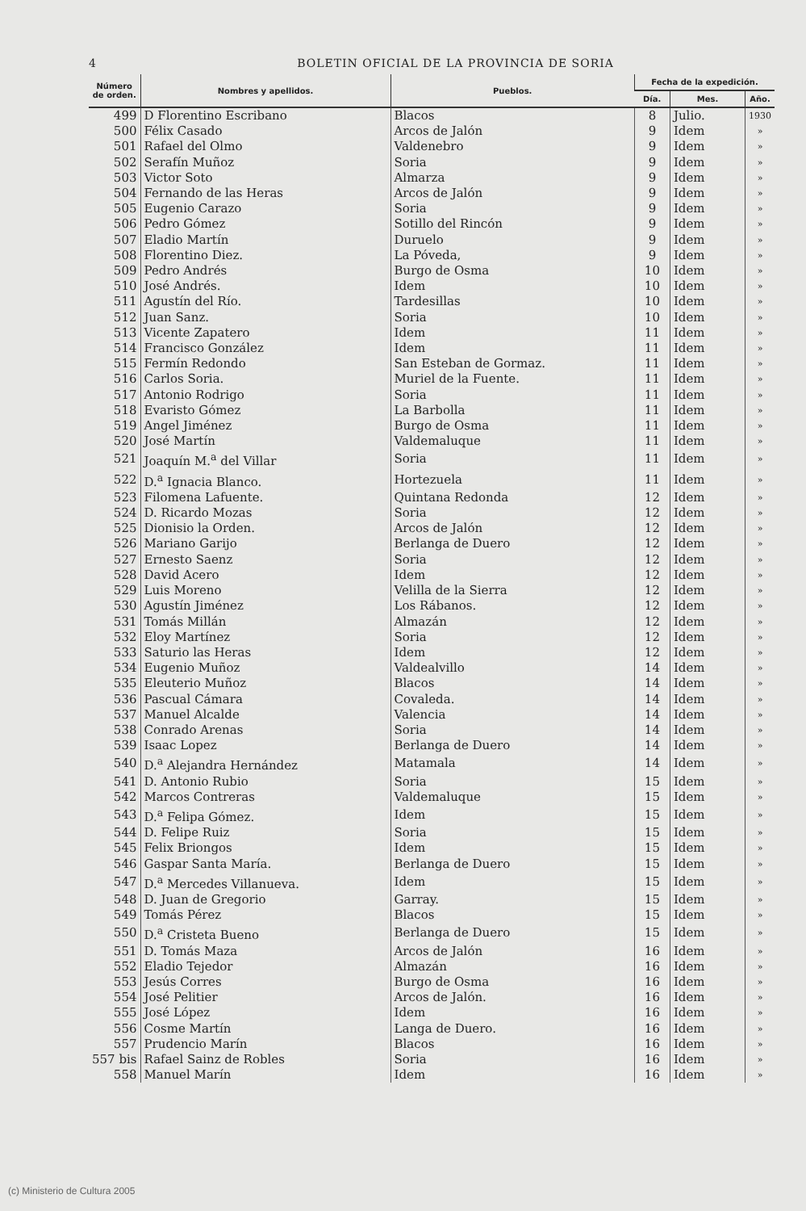4 BOLETIN OFICIAL DE LA PROVINCIA DE SORIA
| Número de orden. | Nombres y apellidos. | Pueblos. | Fecha de la expedición. | | |
| --- | --- | --- | --- | --- | --- |
| | | | Día. | Mes. | Año. |
| 499 | D Florentino Escribano | Blacos | 8 | Julio. | 1930 |
| 500 | Félix Casado | Arcos de Jalón | 9 | Idem | » |
| 501 | Rafael del Olmo | Valdenebro | 9 | Idem | » |
| 502 | Serafín Muñoz | Soria | 9 | Idem | » |
| 503 | Victor Soto | Almarza | 9 | Idem | » |
| 504 | Fernando de las Heras | Arcos de Jalón | 9 | Idem | » |
| 505 | Eugenio Carazo | Soria | 9 | Idem | » |
| 506 | Pedro Gómez | Sotillo del Rincón | 9 | Idem | » |
| 507 | Eladio Martín | Duruelo | 9 | Idem | » |
| 508 | Florentino Diez. | La Póveda, | 9 | Idem | » |
| 509 | Pedro Andrés | Burgo de Osma | 10 | Idem | » |
| 510 | José Andrés. | Idem | 10 | Idem | » |
| 511 | Agustín del Río. | Tardesillas | 10 | Idem | » |
| 512 | Juan Sanz. | Soria | 10 | Idem | » |
| 513 | Vicente Zapatero | Idem | 11 | Idem | » |
| 514 | Francisco González | Idem | 11 | Idem | » |
| 515 | Fermín Redondo | San Esteban de Gormaz. | 11 | Idem | » |
| 516 | Carlos Soria. | Muriel de la Fuente. | 11 | Idem | » |
| 517 | Antonio Rodrigo | Soria | 11 | Idem | » |
| 518 | Evaristo Gómez | La Barbolla | 11 | Idem | » |
| 519 | Angel Jiménez | Burgo de Osma | 11 | Idem | » |
| 520 | José Martín | Valdemaluque | 11 | Idem | » |
| 521 | Joaquín M.<sup>a</sup> del Villar | Soria | 11 | Idem | » |
| 522 | D.<sup>a</sup> Ignacia Blanco. | Hortezuela | 11 | Idem | » |
| 523 | Filomena Lafuente. | Quintana Redonda | 12 | Idem | » |
| 524 | D. Ricardo Mozas | Soria | 12 | Idem | » |
| 525 | Dionisio la Orden. | Arcos de Jalón | 12 | Idem | » |
| 526 | Mariano Garijo | Berlanga de Duero | 12 | Idem | » |
| 527 | Ernesto Saenz | Soria | 12 | Idem | » |
| 528 | David Acero | Idem | 12 | Idem | » |
| 529 | Luis Moreno | Velilla de la Sierra | 12 | Idem | » |
| 530 | Agustín Jiménez | Los Rábanos. | 12 | Idem | » |
| 531 | Tomás Millán | Almazán | 12 | Idem | » |
| 532 | Eloy Martínez | Soria | 12 | Idem | » |
| 533 | Saturio las Heras | Idem | 12 | Idem | » |
| 534 | Eugenio Muñoz | Valdealvillo | 14 | Idem | » |
| 535 | Eleuterio Muñoz | Blacos | 14 | Idem | » |
| 536 | Pascual Cámara | Covaleda. | 14 | Idem | » |
| 537 | Manuel Alcalde | Valencia | 14 | Idem | » |
| 538 | Conrado Arenas | Soria | 14 | Idem | » |
| 539 | Isaac Lopez | Berlanga de Duero | 14 | Idem | » |
| 540 | D.<sup>a</sup> Alejandra Hernández | Matamala | 14 | Idem | » |
| 541 | D. Antonio Rubio | Soria | 15 | Idem | » |
| 542 | Marcos Contreras | Valdemaluque | 15 | Idem | » |
| 543 | D.<sup>a</sup> Felipa Gómez. | Idem | 15 | Idem | » |
| 544 | D. Felipe Ruiz | Soria | 15 | Idem | » |
| 545 | Felix Briongos | Idem | 15 | Idem | » |
| 546 | Gaspar Santa María. | Berlanga de Duero | 15 | Idem | » |
| 547 | D.<sup>a</sup> Mercedes Villanueva. | Idem | 15 | Idem | » |
| 548 | D. Juan de Gregorio | Garray. | 15 | Idem | » |
| 549 | Tomás Pérez | Blacos | 15 | Idem | » |
| 550 | D.<sup>a</sup> Cristeta Bueno | Berlanga de Duero | 15 | Idem | » |
| 551 | D. Tomás Maza | Arcos de Jalón | 16 | Idem | » |
| 552 | Eladio Tejedor | Almazán | 16 | Idem | » |
| 553 | Jesús Corres | Burgo de Osma | 16 | Idem | » |
| 554 | José Pelitier | Arcos de Jalón. | 16 | Idem | » |
| 555 | José López | Idem | 16 | Idem | » |
| 556 | Cosme Martín | Langa de Duero. | 16 | Idem | » |
| 557 | Prudencio Marín | Blacos | 16 | Idem | » |
| 557 bis | Rafael Sainz de Robles | Soria | 16 | Idem | » |
| 558 | Manuel Marín | Idem | 16 | Idem | » |
(c) Ministerio de Cultura 2005